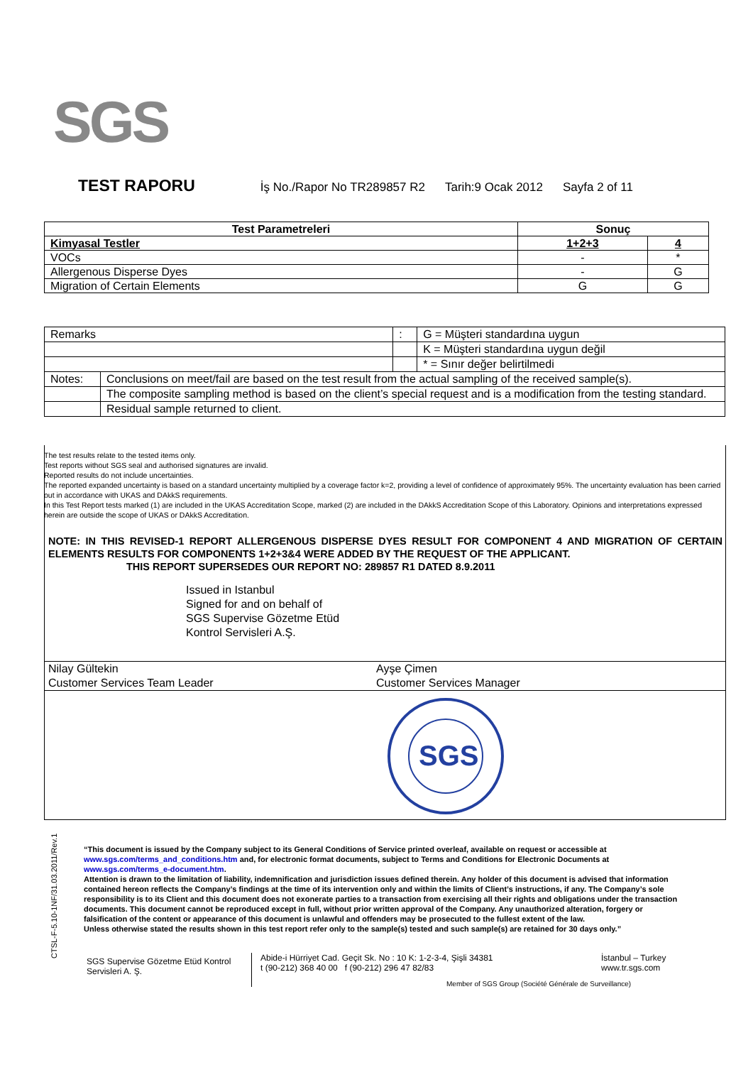SGS
TEST RAPORU İş No./Rapor No TR289857 R2 Tarih:9 Ocak 2012 Sayfa 2 of 11
| Test Parametreleri | Sonuç | |
| --- | --- | --- |
| Kimyasal Testler | 1+2+3 | 4 |
| VOCs | - | * |
| Allergenous Disperse Dyes | - | G |
| Migration of Certain Elements | G | G |
| Remarks | | : | G = Müşteri standardına uygun |
| | | | K = Müşteri standardına uygun değil |
| | | | * = Sınır değer belirtilmedi |
| Notes: | Conclusions on meet/fail are based on the test result from the actual sampling of the received sample(s). | | |
| | The composite sampling method is based on the client’s special request and is a modification from the testing standard. | | |
| | Residual sample returned to client. | | |
The test results relate to the tested items only.
Test reports without SGS seal and authorised signatures are invalid.
Reported results do not include uncertainties.
The reported expanded uncertainty is based on a standard uncertainty multiplied by a coverage factor k=2, providing a level of confidence of approximately 95%. The uncertainty evaluation has been carried out in accordance with UKAS and DAkkS requirements.
In this Test Report tests marked (1) are included in the UKAS Accreditation Scope, marked (2) are included in the DAkkS Accreditation Scope of this Laboratory. Opinions and interpretations expressed herein are outside the scope of UKAS or DAkkS Accreditation.
NOTE: IN THIS REVISED-1 REPORT ALLERGENOUS DISPERSE DYES RESULT FOR COMPONENT 4 AND MIGRATION OF CERTAIN ELEMENTS RESULTS FOR COMPONENTS 1+2+3&4 WERE ADDED BY THE REQUEST OF THE APPLICANT.
THIS REPORT SUPERSEDES OUR REPORT NO: 289857 R1 DATED 8.9.2011
Issued in Istanbul
Signed for and on behalf of
SGS Supervise Gözetme Etüd
Kontrol Servisleri A.Ş.
Nilay Gültekin
Customer Services Team Leader
Ayşe Çimen
Customer Services Manager
SGS
CTSL-F-5.10-1NF/31.03.2011/Rev.1
“This document is issued by the Company subject to its General Conditions of Service printed overleaf, available on request or accessible at www.sgs.com/terms_and_conditions.htm and, for electronic format documents, subject to Terms and Conditions for Electronic Documents at www.sgs.com/terms_e-document.htm.
Attention is drawn to the limitation of liability, indemnification and jurisdiction issues defined therein. Any holder of this document is advised that information contained hereon reflects the Company’s findings at the time of its intervention only and within the limits of Client’s instructions, if any. The Company’s sole responsibility is to its Client and this document does not exonerate parties to a transaction from exercising all their rights and obligations under the transaction documents. This document cannot be reproduced except in full, without prior written approval of the Company. Any unauthorized alteration, forgery or falsification of the content or appearance of this document is unlawful and offenders may be prosecuted to the fullest extent of the law.
Unless otherwise stated the results shown in this test report refer only to the sample(s) tested and such sample(s) are retained for 30 days only.”
SGS Supervise Gözetme Etüd Kontrol Servisleri A. Ş.
Abide-i Hürriyet Cad. Geçit Sk. No : 10 K: 1-2-3-4, Şişli 34381
t (90-212) 368 40 00 f (90-212) 296 47 82/83
İstanbul – Turkey
www.tr.sgs.com
Member of SGS Group (Société Générale de Surveillance)